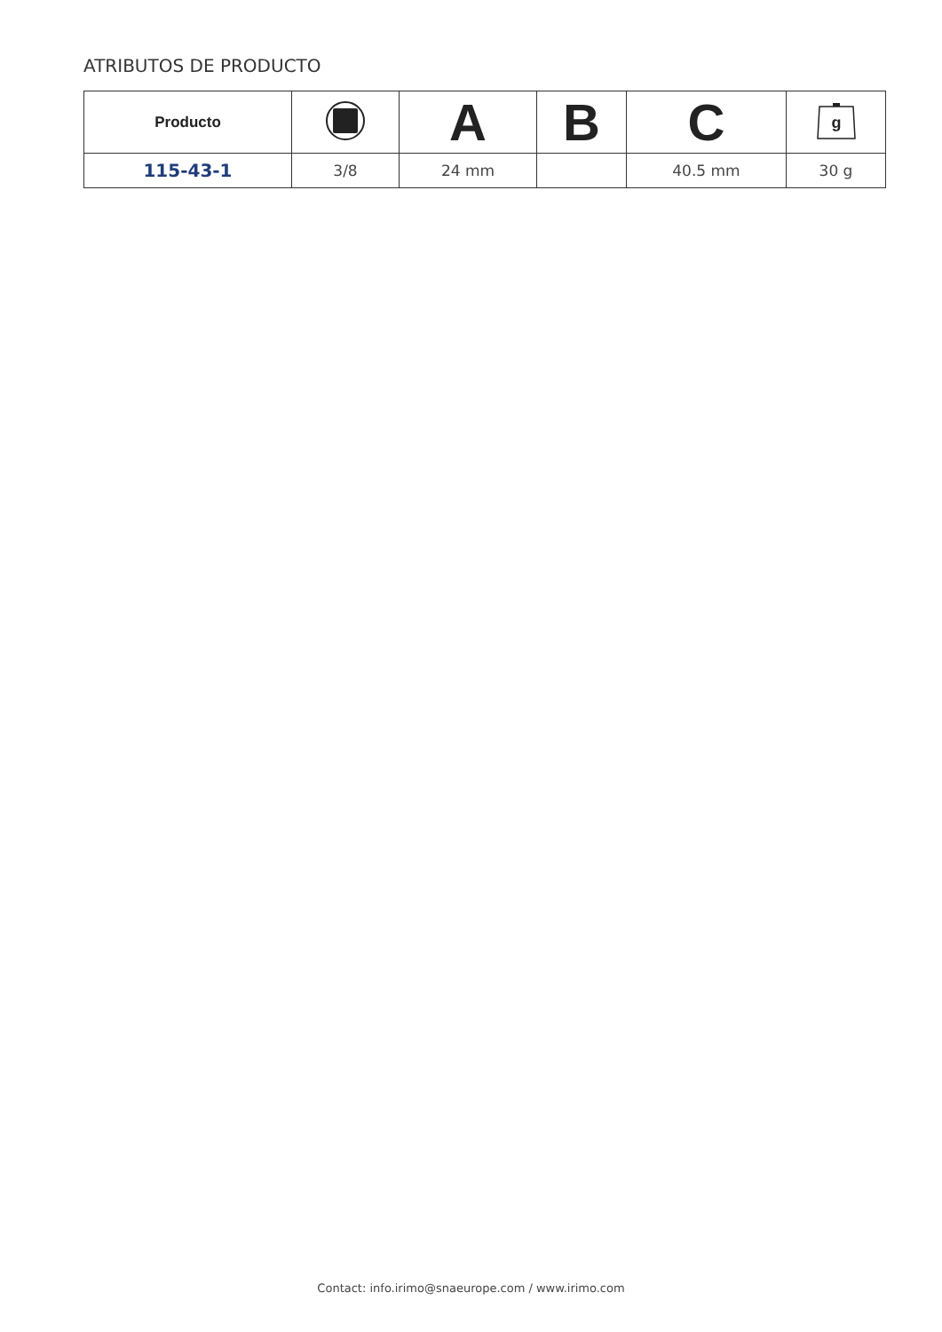ATRIBUTOS DE PRODUCTO
| Producto | | A | B | C | g |
| --- | --- | --- | --- | --- | --- |
| 115-43-1 | 3/8 | 24 mm | | 40.5 mm | 30 g |
Contact: info.irimo@snaeurope.com / www.irimo.com